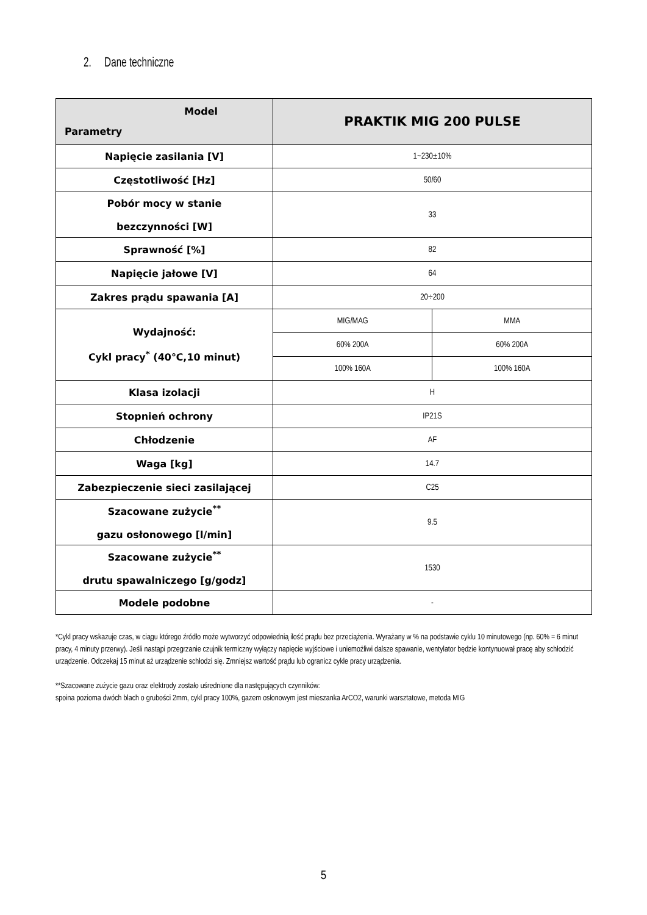2. Dane techniczne
| Model Parametry | PRAKTIK MIG 200 PULSE | |
| Napięcie zasilania [V] | 1~230±10% | |
| Częstotliwość [Hz] | 50/60 | |
| Pobór mocy w stanie bezczynności [W] | 33 | |
| Sprawność [%] | 82 | |
| Napięcie jałowe [V] | 64 | |
| Zakres prądu spawania [A] | 20÷200 | |
| Wydajność: Cykl pracy<sup>*</sup> (40℃,10 minut) | MIG/MAG | MMA |
| | 60% 200A | 60% 200A |
| | 100% 160A | 100% 160A |
| Klasa izolacji | H | |
| Stopnień ochrony | IP21S | |
| Chłodzenie | AF | |
| Waga [kg] | 14.7 | |
| Zabezpieczenie sieci zasilającej | C25 | |
| Szacowane zużycie<sup>**</sup> gazu osłonowego [l/min] | 9.5 | |
| Szacowane zużycie<sup>**</sup> drutu spawalniczego [g/godz] | 1530 | |
| Modele podobne | - | |
*Cykl pracy wskazuje czas, w ciągu którego źródło może wytworzyć odpowiednią ilość prądu bez przeciążenia. Wyrażany w % na podstawie cyklu 10 minutowego (np. 60% = 6 minut pracy, 4 minuty przerwy). Jeśli nastąpi przegrzanie czujnik termiczny wyłączy napięcie wyjściowe i uniemożliwi dalsze spawanie, wentylator będzie kontynuował pracę aby schłodzić urządzenie. Odczekaj 15 minut aż urządzenie schłodzi się. Zmniejsz wartość prądu lub ogranicz cykle pracy urządzenia.
**Szacowane zużycie gazu oraz elektrody zostało uśrednione dla następujących czynników:
spoina pozioma dwóch blach o grubości 2mm, cykl pracy 100%, gazem osłonowym jest mieszanka ArCO2, warunki warsztatowe, metoda MIG
5